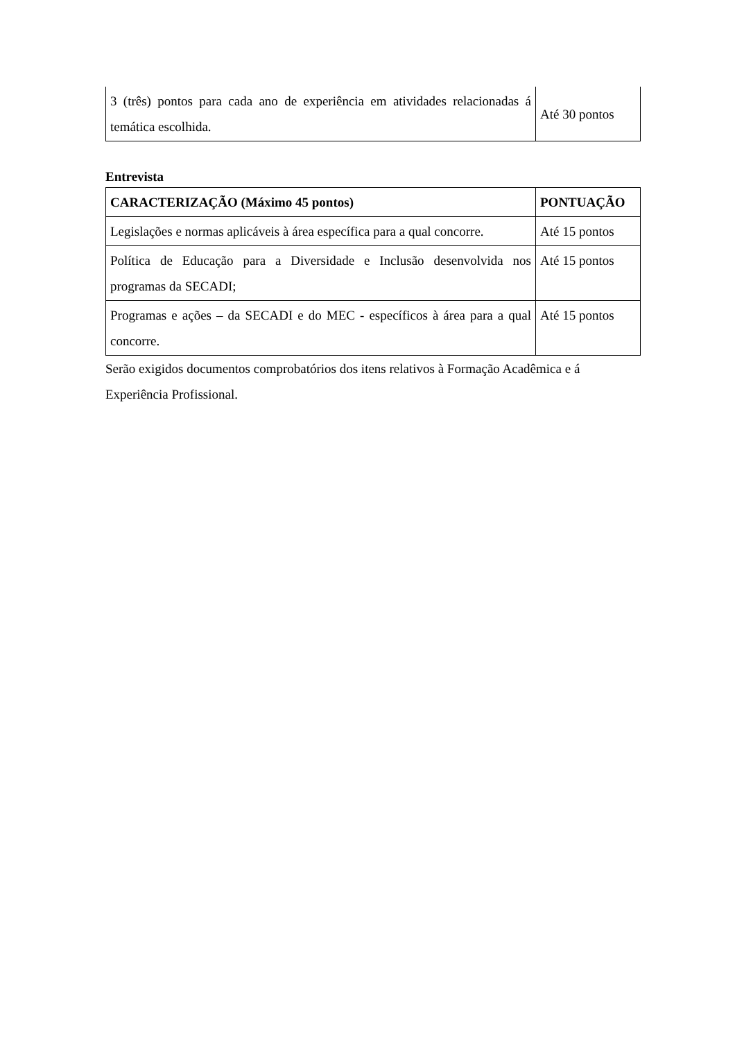| 3 (três) pontos para cada ano de experiência em atividades relacionadas á temática escolhida. | Até 30 pontos |
Entrevista
| CARACTERIZAÇÃO (Máximo 45 pontos) | PONTUAÇÃO |
| --- | --- |
| Legislações e normas aplicáveis à área específica para a qual concorre. | Até 15 pontos |
| Política de Educação para a Diversidade e Inclusão desenvolvida nos programas da SECADI; | Até 15 pontos |
| Programas e ações – da SECADI e do MEC - específicos à área para a qual concorre. | Até 15 pontos |
Serão exigidos documentos comprobatórios dos itens relativos à Formação Acadêmica e á Experiência Profissional.